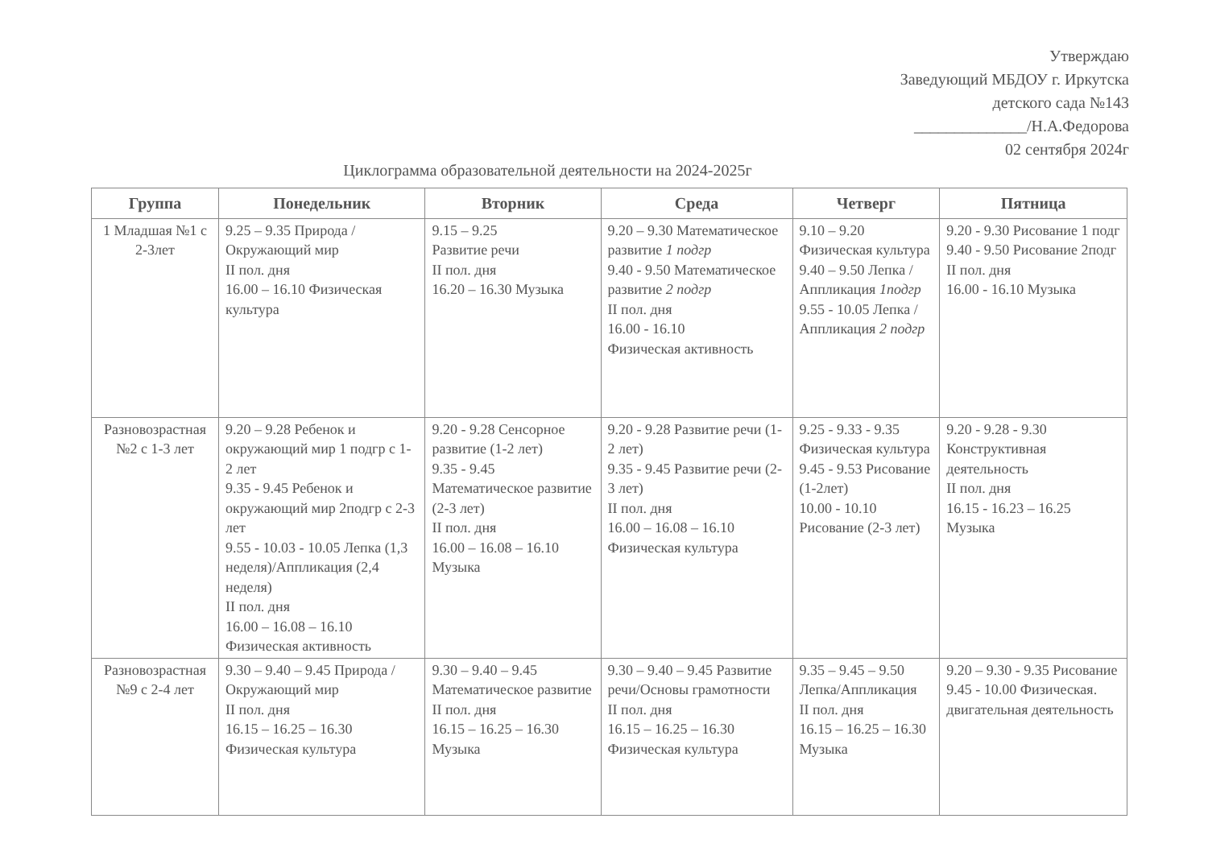Утверждаю
Заведующий МБДОУ г. Иркутска
детского сада №143
______________/Н.А.Федорова
02 сентября 2024г
Циклограмма образовательной деятельности на 2024-2025г
| Группа | Понедельник | Вторник | Среда | Четверг | Пятница |
| --- | --- | --- | --- | --- | --- |
| 1 Младшая №1 с 2-3лет | 9.25 – 9.35 Природа / Окружающий мир II пол. дня 16.00 – 16.10 Физическая культура | 9.15 – 9.25 Развитие речи II пол. дня 16.20 – 16.30 Музыка | 9.20 – 9.30 Математическое развитие 1 подгр 9.40 - 9.50 Математическое развитие 2 подгр II пол. дня 16.00 - 16.10 Физическая активность | 9.10 – 9.20 Физическая культура 9.40 – 9.50 Лепка / Аппликация 1подгр 9.55 - 10.05 Лепка / Аппликация 2 подгр | 9.20 - 9.30 Рисование 1 подг 9.40 - 9.50 Рисование 2подг II пол. дня 16.00 - 16.10 Музыка |
| Разновозрастная №2 с 1-3 лет | 9.20 – 9.28 Ребенок и окружающий мир 1 подгр с 1-2 лет 9.35 - 9.45 Ребенок и окружающий мир 2подгр с 2-3 лет 9.55 - 10.03 - 10.05 Лепка (1,3 неделя)/Аппликация (2,4 неделя) II пол. дня 16.00 – 16.08 – 16.10 Физическая активность | 9.20 - 9.28 Сенсорное развитие (1-2 лет) 9.35 - 9.45 Математическое развитие (2-3 лет) II пол. дня 16.00 – 16.08 – 16.10 Музыка | 9.20 - 9.28 Развитие речи (1-2 лет) 9.35 - 9.45 Развитие речи (2-3 лет) II пол. дня 16.00 – 16.08 – 16.10 Физическая культура | 9.25 - 9.33 - 9.35 Физическая культура 9.45 - 9.53 Рисование (1-2лет) 10.00 - 10.10 Рисование (2-3 лет) | 9.20 - 9.28 - 9.30 Конструктивная деятельность II пол. дня 16.15 - 16.23 – 16.25 Музыка |
| Разновозрастная №9 с 2-4 лет | 9.30 – 9.40 – 9.45 Природа / Окружающий мир II пол. дня 16.15 – 16.25 – 16.30 Физическая культура | 9.30 – 9.40 – 9.45 Математическое развитие II пол. дня 16.15 – 16.25 – 16.30 Музыка | 9.30 – 9.40 – 9.45 Развитие речи/Основы грамотности II пол. дня 16.15 – 16.25 – 16.30 Физическая культура | 9.35 – 9.45 – 9.50 Лепка/Аппликация II пол. дня 16.15 – 16.25 – 16.30 Музыка | 9.20 – 9.30 - 9.35 Рисование 9.45 - 10.00 Физическая. двигательная деятельность |